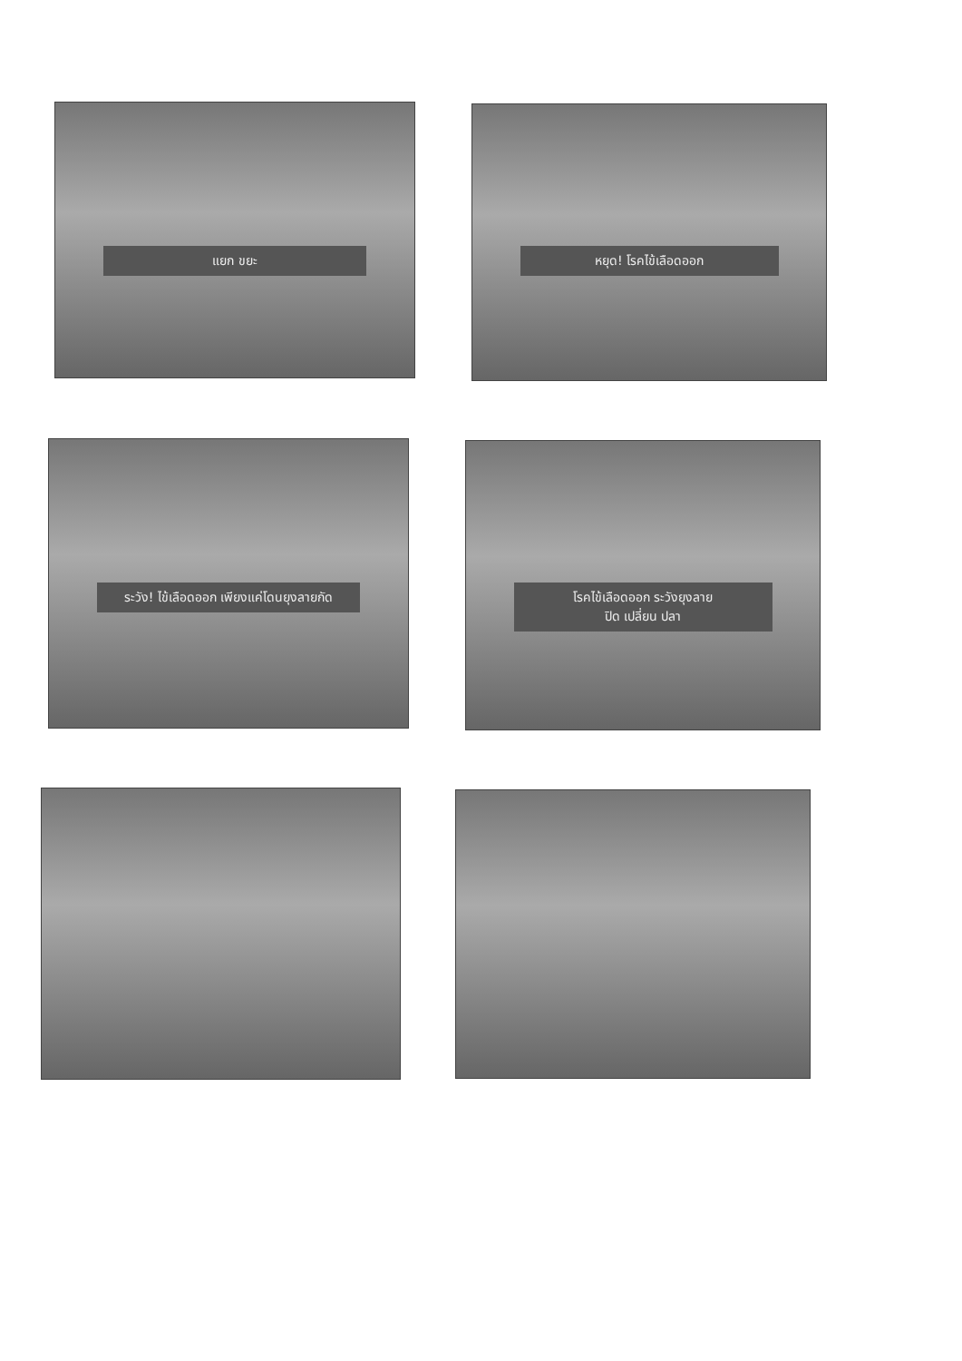แยก ขยะ หยุด! โรคไข้เลือดออก
ระวัง! ไข้เลือดออก เพียงแค่โดนยุงลายกัด
โรคไข้เลือดออก ระวังยุงลาย
ปิด เปลี่ยน ปลา